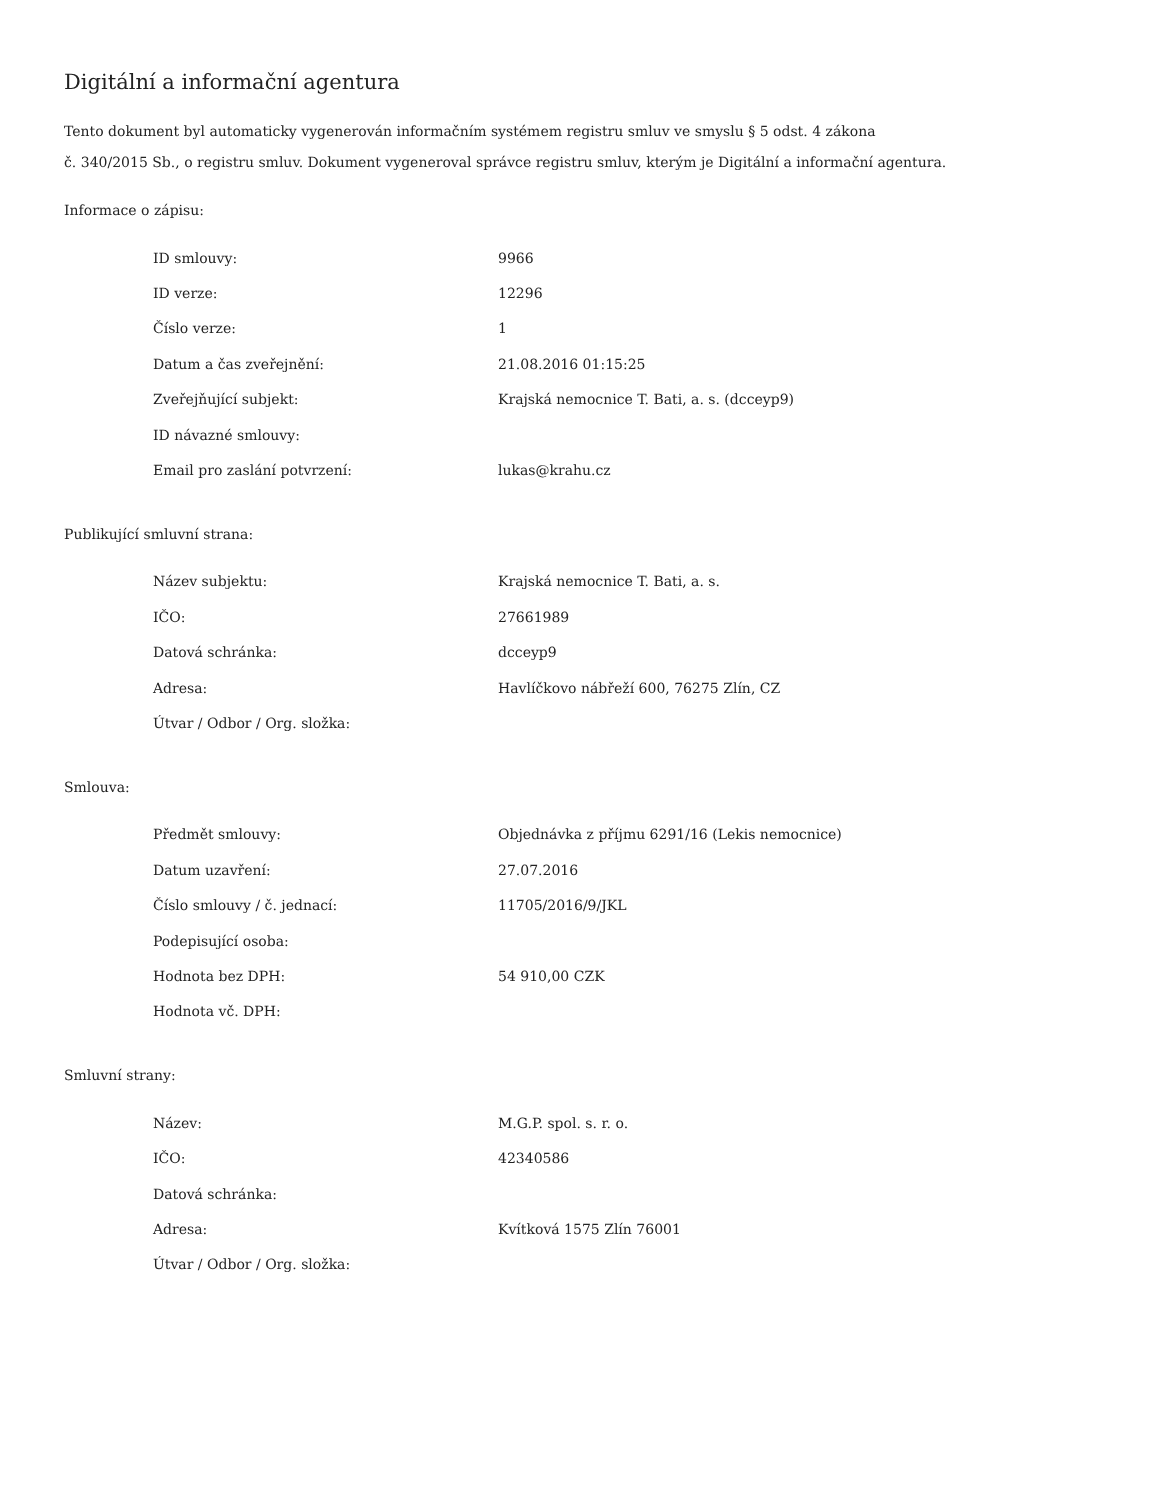Digitální a informační agentura
Tento dokument byl automaticky vygenerován informačním systémem registru smluv ve smyslu § 5 odst. 4 zákona
č. 340/2015 Sb., o registru smluv. Dokument vygeneroval správce registru smluv, kterým je Digitální a informační agentura.
Informace o zápisu:
| ID smlouvy: | 9966 |
| ID verze: | 12296 |
| Číslo verze: | 1 |
| Datum a čas zveřejnění: | 21.08.2016 01:15:25 |
| Zveřejňující subjekt: | Krajská nemocnice T. Bati, a. s. (dcceyp9) |
| ID návazné smlouvy: | |
| Email pro zaslání potvrzení: | lukas@krahu.cz |
Publikující smluvní strana:
| Název subjektu: | Krajská nemocnice T. Bati, a. s. |
| IČO: | 27661989 |
| Datová schránka: | dcceyp9 |
| Adresa: | Havlíčkovo nábřeží 600, 76275 Zlín, CZ |
| Útvar / Odbor / Org. složka: | |
Smlouva:
| Předmět smlouvy: | Objednávka z příjmu 6291/16 (Lekis nemocnice) |
| Datum uzavření: | 27.07.2016 |
| Číslo smlouvy / č. jednací: | 11705/2016/9/JKL |
| Podepisující osoba: | |
| Hodnota bez DPH: | 54 910,00 CZK |
| Hodnota vč. DPH: | |
Smluvní strany:
| Název: | M.G.P. spol. s. r. o. |
| IČO: | 42340586 |
| Datová schránka: | |
| Adresa: | Kvítková 1575 Zlín 76001 |
| Útvar / Odbor / Org. složka: | |